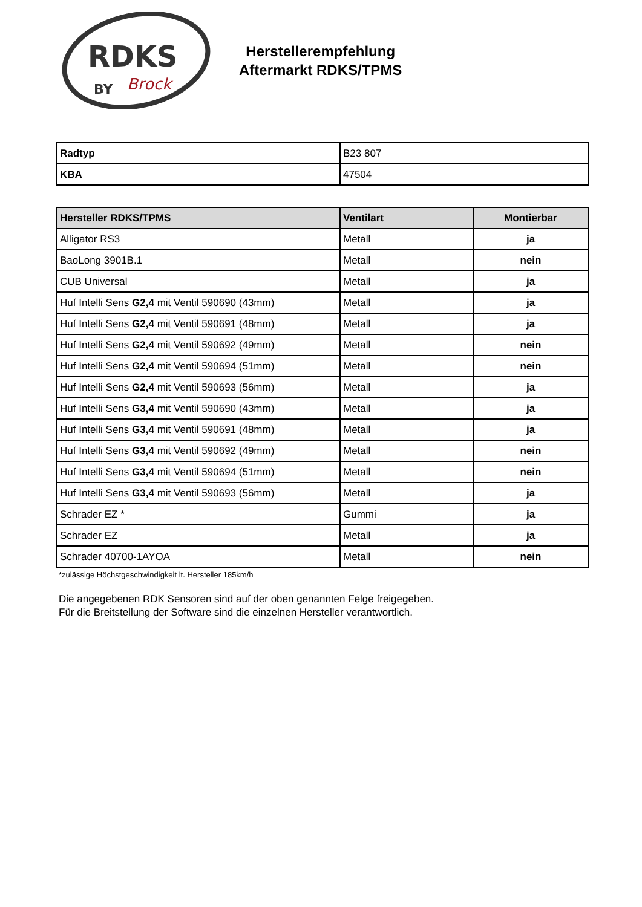RDKS
BY
Brock
Herstellerempfehlung
Aftermarkt RDKS/TPMS
| Radtyp | B23 807 |
| KBA | 47504 |
| Hersteller RDKS/TPMS | Ventilart | Montierbar |
| --- | --- | --- |
| Alligator RS3 | Metall | ja |
| BaoLong 3901B.1 | Metall | nein |
| CUB Universal | Metall | ja |
| Huf Intelli Sens G2,4 mit Ventil 590690 (43mm) | Metall | ja |
| Huf Intelli Sens G2,4 mit Ventil 590691 (48mm) | Metall | ja |
| Huf Intelli Sens G2,4 mit Ventil 590692 (49mm) | Metall | nein |
| Huf Intelli Sens G2,4 mit Ventil 590694 (51mm) | Metall | nein |
| Huf Intelli Sens G2,4 mit Ventil 590693 (56mm) | Metall | ja |
| Huf Intelli Sens G3,4 mit Ventil 590690 (43mm) | Metall | ja |
| Huf Intelli Sens G3,4 mit Ventil 590691 (48mm) | Metall | ja |
| Huf Intelli Sens G3,4 mit Ventil 590692 (49mm) | Metall | nein |
| Huf Intelli Sens G3,4 mit Ventil 590694 (51mm) | Metall | nein |
| Huf Intelli Sens G3,4 mit Ventil 590693 (56mm) | Metall | ja |
| Schrader EZ * | Gummi | ja |
| Schrader EZ | Metall | ja |
| Schrader 40700-1AYOA | Metall | nein |
*zulässige Höchstgeschwindigkeit lt. Hersteller 185km/h
Die angegebenen RDK Sensoren sind auf der oben genannten Felge freigegeben.
Für die Breitstellung der Software sind die einzelnen Hersteller verantwortlich.